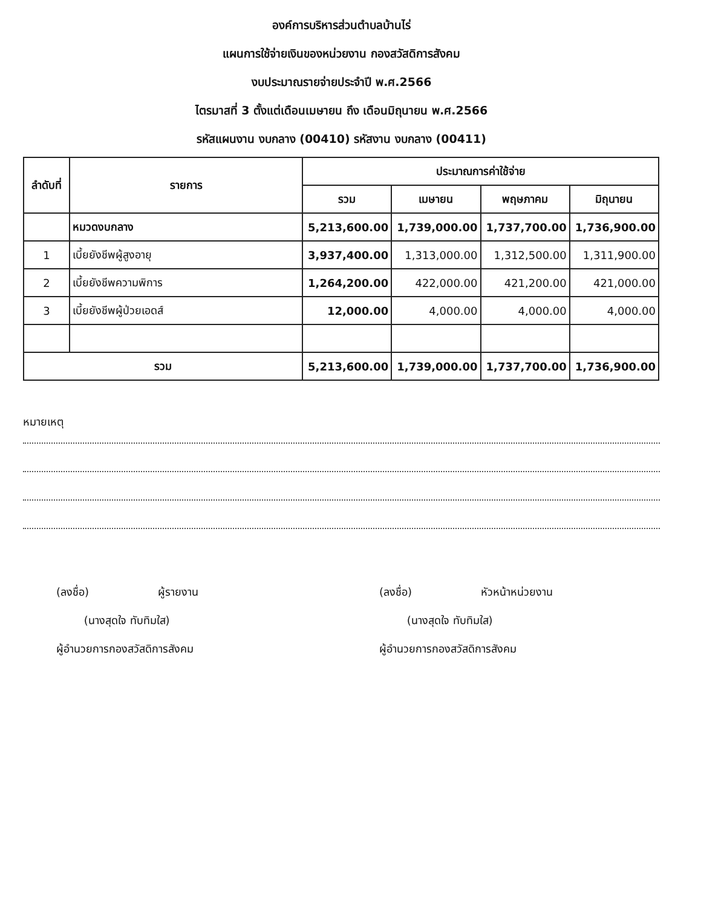องค์การบริหารส่วนตำบลบ้านไร่
แผนการใช้จ่ายเงินของหน่วยงาน กองสวัสดิการสังคม
งบประมาณรายจ่ายประจำปี พ.ศ.2566
ไตรมาสที่ 3 ตั้งแต่เดือนเมษายน ถึง เดือนมิถุนายน พ.ศ.2566
รหัสแผนงาน งบกลาง (00410) รหัสงาน งบกลาง (00411)
| ลำดับที่ | รายการ | ประมาณการค่าใช้จ่าย | | | |
| --- | --- | --- | --- | --- | --- |
| | | รวม | เมษายน | พฤษภาคม | มิถุนายน |
| | หมวดงบกลาง | 5,213,600.00 | 1,739,000.00 | 1,737,700.00 | 1,736,900.00 |
| 1 | เบี้ยยังชีพผู้สูงอายุ | 3,937,400.00 | 1,313,000.00 | 1,312,500.00 | 1,311,900.00 |
| 2 | เบี้ยยังชีพความพิการ | 1,264,200.00 | 422,000.00 | 421,200.00 | 421,000.00 |
| 3 | เบี้ยยังชีพผู้ป่วยเอดส์ | 12,000.00 | 4,000.00 | 4,000.00 | 4,000.00 |
| รวม | | 5,213,600.00 | 1,739,000.00 | 1,737,700.00 | 1,736,900.00 |
หมายเหตุ
(ลงชื่อ) ผู้รายงาน
(นางสุดใจ ทับทิมใส)
ผู้อำนวยการกองสวัสดิการสังคม
(ลงชื่อ) หัวหน้าหน่วยงาน
(นางสุดใจ ทับทิมใส)
ผู้อำนวยการกองสวัสดิการสังคม